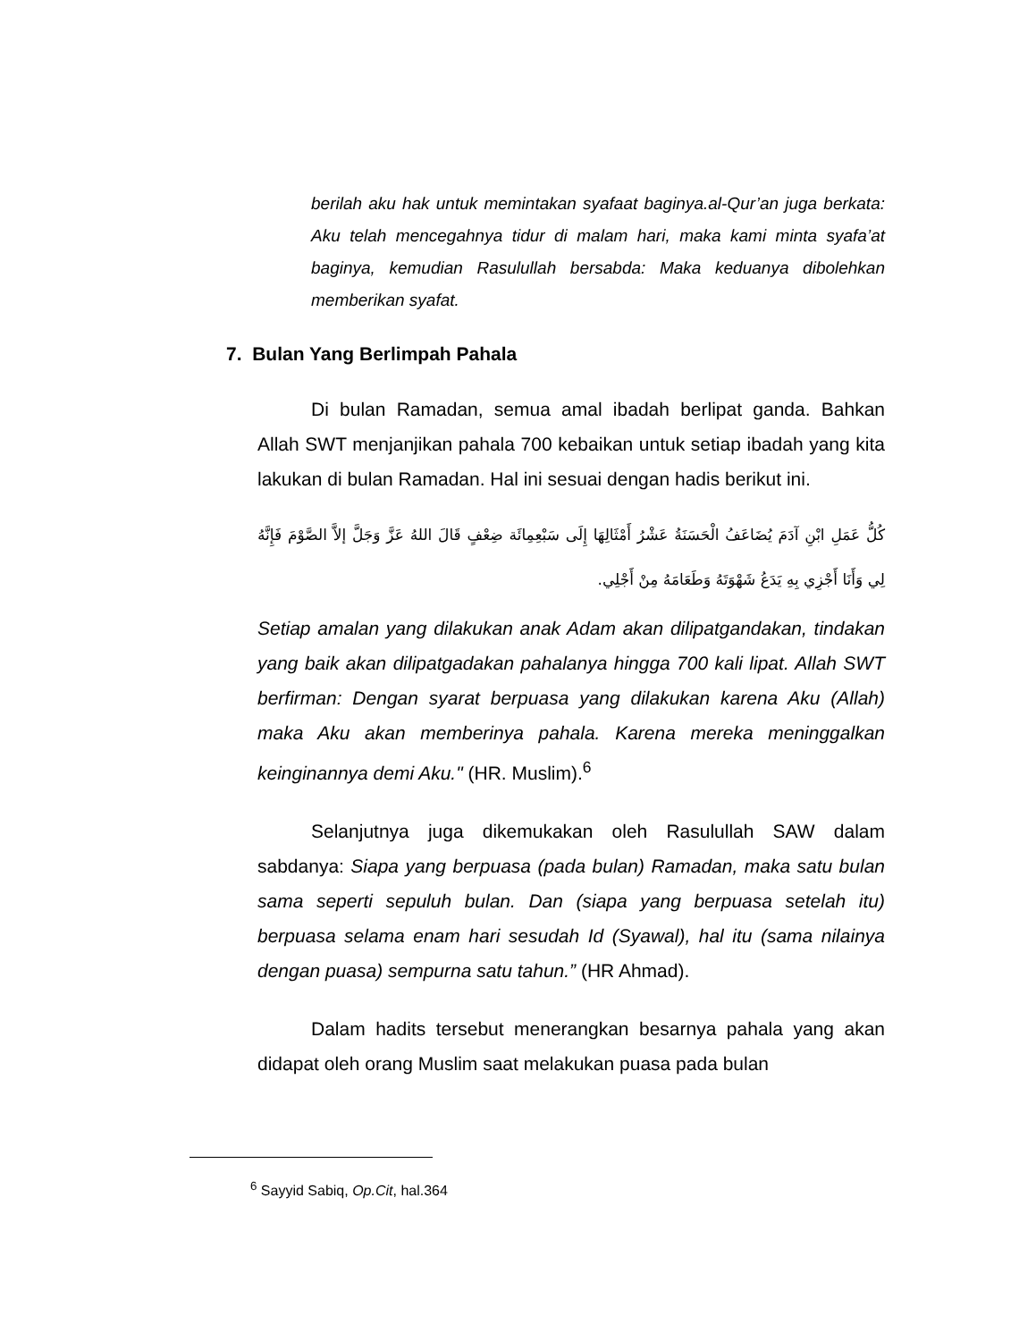berilah aku hak untuk memintakan syafaat baginya.al-Qur’an juga berkata: Aku telah mencegahnya tidur di malam hari, maka kami minta syafa’at baginya, kemudian Rasulullah bersabda: Maka keduanya dibolehkan memberikan syafat.
7. Bulan Yang Berlimpah Pahala
Di bulan Ramadan, semua amal ibadah berlipat ganda. Bahkan Allah SWT menjanjikan pahala 700 kebaikan untuk setiap ibadah yang kita lakukan di bulan Ramadan. Hal ini sesuai dengan hadis berikut ini.
كُلُّ عَمَلِ ابْنِ آدَمَ يُضَاعَفُ الْحَسَنَةُ عَشْرُ أَمْثَالِهَا إِلَى سَبْعِمِائَة ضِعْفٍ قَالَ اللهُ عَزَّ وَجَلَّ إلاَّ الصَّوْمَ فَإِنَّهُ لِي وَأَنَا أَجْزِي بِهِ يَدَعُ شَهْوَتَهُ وَطَعَامَهُ مِنْ أَجْلِي.
Setiap amalan yang dilakukan anak Adam akan dilipatgandakan, tindakan yang baik akan dilipatgadakan pahalanya hingga 700 kali lipat. Allah SWT berfirman: Dengan syarat berpuasa yang dilakukan karena Aku (Allah) maka Aku akan memberinya pahala. Karena mereka meninggalkan keinginannya demi Aku." (HR. Muslim).<sup>6</sup>
Selanjutnya juga dikemukakan oleh Rasulullah SAW dalam sabdanya: Siapa yang berpuasa (pada bulan) Ramadan, maka satu bulan sama seperti sepuluh bulan. Dan (siapa yang berpuasa setelah itu) berpuasa selama enam hari sesudah Id (Syawal), hal itu (sama nilainya dengan puasa) sempurna satu tahun.” (HR Ahmad).
Dalam hadits tersebut menerangkan besarnya pahala yang akan didapat oleh orang Muslim saat melakukan puasa pada bulan
<sup>6</sup> Sayyid Sabiq, Op.Cit, hal.364